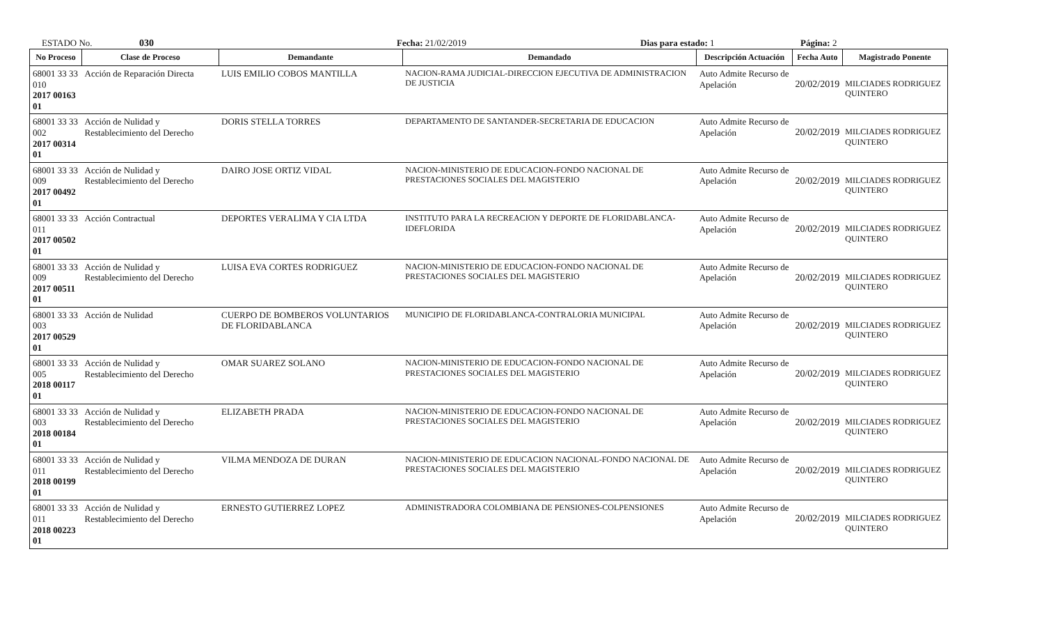ESTADO No.
030
Fecha: 21/02/2019
Dias para estado: 1
Página: 2
| No Proceso | Clase de Proceso | Demandante | Demandado | Descripción Actuación | Fecha Auto | Magistrado Ponente |
| --- | --- | --- | --- | --- | --- | --- |
| 68001 33 33 010 2017 00163 01 | Acción de Reparación Directa | LUIS EMILIO COBOS MANTILLA | NACION-RAMA JUDICIAL-DIRECCION EJECUTIVA DE ADMINISTRACION DE JUSTICIA | Auto Admite Recurso de Apelación | 20/02/2019 | MILCIADES RODRIGUEZ QUINTERO |
| 68001 33 33 002 2017 00314 01 | Acción de Nulidad y Restablecimiento del Derecho | DORIS STELLA TORRES | DEPARTAMENTO DE SANTANDER-SECRETARIA DE EDUCACION | Auto Admite Recurso de Apelación | 20/02/2019 | MILCIADES RODRIGUEZ QUINTERO |
| 68001 33 33 009 2017 00492 01 | Acción de Nulidad y Restablecimiento del Derecho | DAIRO JOSE ORTIZ VIDAL | NACION-MINISTERIO DE EDUCACION-FONDO NACIONAL DE PRESTACIONES SOCIALES DEL MAGISTERIO | Auto Admite Recurso de Apelación | 20/02/2019 | MILCIADES RODRIGUEZ QUINTERO |
| 68001 33 33 011 2017 00502 01 | Acción Contractual | DEPORTES VERALIMA Y CIA LTDA | INSTITUTO PARA LA RECREACION Y DEPORTE DE FLORIDABLANCA-IDEFLORIDA | Auto Admite Recurso de Apelación | 20/02/2019 | MILCIADES RODRIGUEZ QUINTERO |
| 68001 33 33 009 2017 00511 01 | Acción de Nulidad y Restablecimiento del Derecho | LUISA EVA CORTES RODRIGUEZ | NACION-MINISTERIO DE EDUCACION-FONDO NACIONAL DE PRESTACIONES SOCIALES DEL MAGISTERIO | Auto Admite Recurso de Apelación | 20/02/2019 | MILCIADES RODRIGUEZ QUINTERO |
| 68001 33 33 003 2017 00529 01 | Acción de Nulidad | CUERPO DE BOMBEROS VOLUNTARIOS DE FLORIDABLANCA | MUNICIPIO DE FLORIDABLANCA-CONTRALORIA MUNICIPAL | Auto Admite Recurso de Apelación | 20/02/2019 | MILCIADES RODRIGUEZ QUINTERO |
| 68001 33 33 005 2018 00117 01 | Acción de Nulidad y Restablecimiento del Derecho | OMAR SUAREZ SOLANO | NACION-MINISTERIO DE EDUCACION-FONDO NACIONAL DE PRESTACIONES SOCIALES DEL MAGISTERIO | Auto Admite Recurso de Apelación | 20/02/2019 | MILCIADES RODRIGUEZ QUINTERO |
| 68001 33 33 003 2018 00184 01 | Acción de Nulidad y Restablecimiento del Derecho | ELIZABETH PRADA | NACION-MINISTERIO DE EDUCACION-FONDO NACIONAL DE PRESTACIONES SOCIALES DEL MAGISTERIO | Auto Admite Recurso de Apelación | 20/02/2019 | MILCIADES RODRIGUEZ QUINTERO |
| 68001 33 33 011 2018 00199 01 | Acción de Nulidad y Restablecimiento del Derecho | VILMA MENDOZA DE DURAN | NACION-MINISTERIO DE EDUCACION NACIONAL-FONDO NACIONAL DE PRESTACIONES SOCIALES DEL MAGISTERIO | Auto Admite Recurso de Apelación | 20/02/2019 | MILCIADES RODRIGUEZ QUINTERO |
| 68001 33 33 011 2018 00223 01 | Acción de Nulidad y Restablecimiento del Derecho | ERNESTO GUTIERREZ LOPEZ | ADMINISTRADORA COLOMBIANA DE PENSIONES-COLPENSIONES | Auto Admite Recurso de Apelación | 20/02/2019 | MILCIADES RODRIGUEZ QUINTERO |